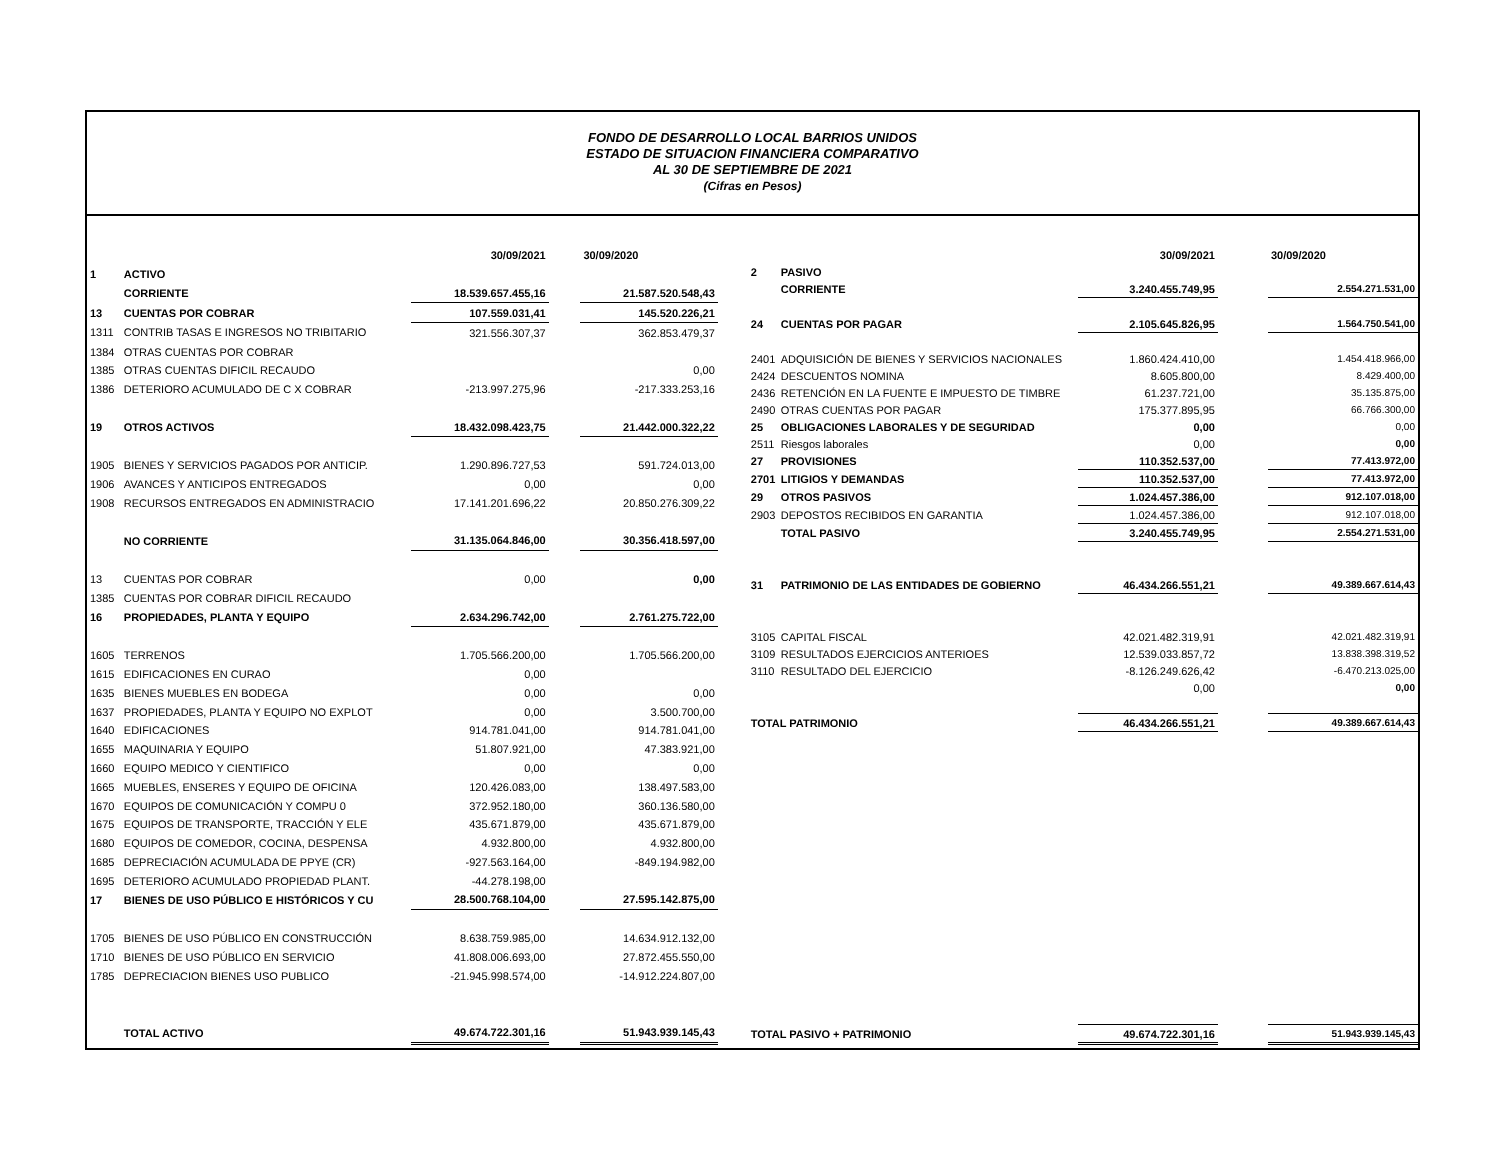FONDO DE DESARROLLO LOCAL BARRIOS UNIDOS
ESTADO DE SITUACION FINANCIERA COMPARATIVO
AL 30 DE SEPTIEMBRE DE 2021
(Cifras en Pesos)
| | | 30/09/2021 | | 30/09/2020 |
| 1 | ACTIVO | | | |
| | CORRIENTE | 18.539.657.455,16 | | 21.587.520.548,43 |
| 13 | CUENTAS POR COBRAR | 107.559.031,41 | | 145.520.226,21 |
| 1311 | CONTRIB TASAS E INGRESOS NO TRIBITARIO | 321.556.307,37 | | 362.853.479,37 |
| 1384 | OTRAS CUENTAS POR COBRAR | | | |
| 1385 | OTRAS CUENTAS DIFICIL RECAUDO | | | 0,00 |
| 1386 | DETERIORO ACUMULADO DE C X COBRAR | -213.997.275,96 | | -217.333.253,16 |
| 19 | OTROS ACTIVOS | 18.432.098.423,75 | | 21.442.000.322,22 |
| 1905 | BIENES Y SERVICIOS PAGADOS POR ANTICIP. | 1.290.896.727,53 | | 591.724.013,00 |
| 1906 | AVANCES Y ANTICIPOS ENTREGADOS | 0,00 | | 0,00 |
| 1908 | RECURSOS ENTREGADOS EN ADMINISTRACIO | 17.141.201.696,22 | | 20.850.276.309,22 |
| | NO CORRIENTE | 31.135.064.846,00 | | 30.356.418.597,00 |
| 13 | CUENTAS POR COBRAR | 0,00 | | 0,00 |
| 1385 | CUENTAS POR COBRAR DIFICIL RECAUDO | | | |
| 16 | PROPIEDADES, PLANTA Y EQUIPO | 2.634.296.742,00 | | 2.761.275.722,00 |
| 1605 | TERRENOS | 1.705.566.200,00 | | 1.705.566.200,00 |
| 1615 | EDIFICACIONES EN CURAO | 0,00 | | |
| 1635 | BIENES MUEBLES EN BODEGA | 0,00 | | 0,00 |
| 1637 | PROPIEDADES, PLANTA Y EQUIPO NO EXPLOT | 0,00 | | 3.500.700,00 |
| 1640 | EDIFICACIONES | 914.781.041,00 | | 914.781.041,00 |
| 1655 | MAQUINARIA Y EQUIPO | 51.807.921,00 | | 47.383.921,00 |
| 1660 | EQUIPO MEDICO Y CIENTIFICO | 0,00 | | 0,00 |
| 1665 | MUEBLES, ENSERES Y EQUIPO DE OFICINA | 120.426.083,00 | | 138.497.583,00 |
| 1670 | EQUIPOS DE COMUNICACIÓN Y COMPU 0 | 372.952.180,00 | | 360.136.580,00 |
| 1675 | EQUIPOS DE TRANSPORTE, TRACCIÓN Y ELE | 435.671.879,00 | | 435.671.879,00 |
| 1680 | EQUIPOS DE COMEDOR, COCINA, DESPENSA | 4.932.800,00 | | 4.932.800,00 |
| 1685 | DEPRECIACIÓN ACUMULADA DE PPYE (CR) | -927.563.164,00 | | -849.194.982,00 |
| 1695 | DETERIORO ACUMULADO PROPIEDAD PLANT. | -44.278.198,00 | | |
| 17 | BIENES DE USO PÚBLICO E HISTÓRICOS Y CU | 28.500.768.104,00 | | 27.595.142.875,00 |
| 1705 | BIENES DE USO PÚBLICO EN CONSTRUCCIÓN | 8.638.759.985,00 | | 14.634.912.132,00 |
| 1710 | BIENES DE USO PÚBLICO EN SERVICIO | 41.808.006.693,00 | | 27.872.455.550,00 |
| 1785 | DEPRECIACION BIENES USO PUBLICO | -21.945.998.574,00 | | -14.912.224.807,00 |
| | TOTAL ACTIVO | 49.674.722.301,16 | | 51.943.939.145,43 |
| | | 30/09/2021 | | 30/09/2020 |
| 2 | PASIVO | | | |
| | CORRIENTE | 3.240.455.749,95 | | 2.554.271.531,00 |
| 24 | CUENTAS POR PAGAR | 2.105.645.826,95 | | 1.564.750.541,00 |
| 2401 | ADQUISICIÓN DE BIENES Y SERVICIOS NACIONALES | 1.860.424.410,00 | | 1.454.418.966,00 |
| 2424 | DESCUENTOS NOMINA | 8.605.800,00 | | 8.429.400,00 |
| 2436 | RETENCIÓN EN LA FUENTE E IMPUESTO DE TIMBRE | 61.237.721,00 | | 35.135.875,00 |
| 2490 | OTRAS CUENTAS POR PAGAR | 175.377.895,95 | | 66.766.300,00 |
| 25 | OBLIGACIONES LABORALES Y DE SEGURIDAD | 0,00 | | 0,00 |
| 2511 | Riesgos laborales | 0,00 | | 0,00 |
| 27 | PROVISIONES | 110.352.537,00 | | 77.413.972,00 |
| 2701 | LITIGIOS Y DEMANDAS | 110.352.537,00 | | 77.413.972,00 |
| 29 | OTROS PASIVOS | 1.024.457.386,00 | | 912.107.018,00 |
| 2903 | DEPOSTOS RECIBIDOS EN GARANTIA | 1.024.457.386,00 | | 912.107.018,00 |
| | TOTAL PASIVO | 3.240.455.749,95 | | 2.554.271.531,00 |
| 31 | PATRIMONIO DE LAS ENTIDADES DE GOBIERNO | 46.434.266.551,21 | | 49.389.667.614,43 |
| 3105 | CAPITAL FISCAL | 42.021.482.319,91 | | 42.021.482.319,91 |
| 3109 | RESULTADOS EJERCICIOS ANTERIOES | 12.539.033.857,72 | | 13.838.398.319,52 |
| 3110 | RESULTADO DEL EJERCICIO | -8.126.249.626,42 | | -6.470.213.025,00 |
| | | 0,00 | | 0,00 |
| TOTAL PATRIMONIO | | 46.434.266.551,21 | | 49.389.667.614,43 |
| TOTAL PASIVO + PATRIMONIO | | 49.674.722.301,16 | | 51.943.939.145,43 |